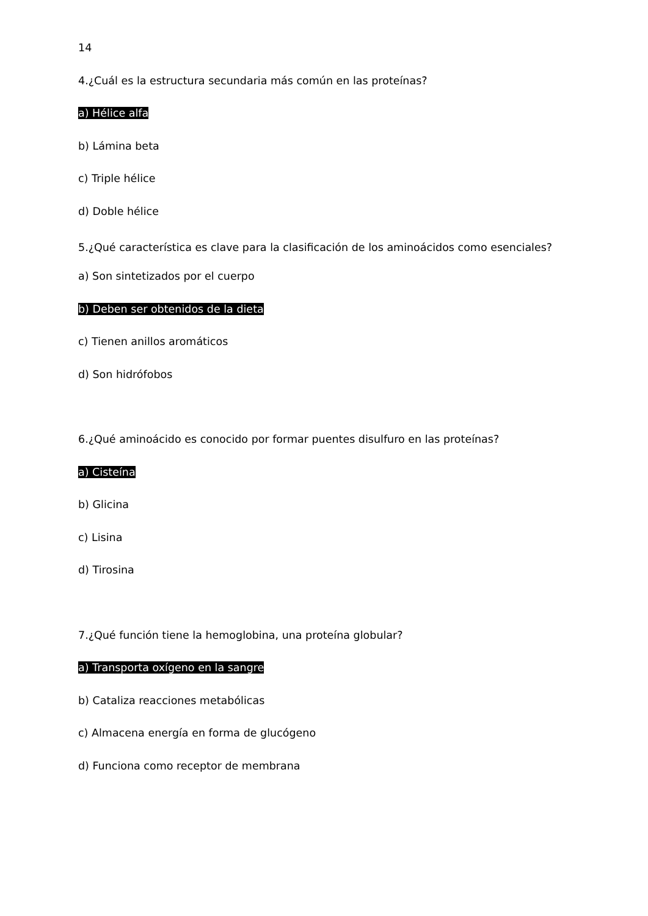14
4.¿Cuál es la estructura secundaria más común en las proteínas?
a) Hélice alfa
b) Lámina beta
c) Triple hélice
d) Doble hélice
5.¿Qué característica es clave para la clasificación de los aminoácidos como esenciales?
a) Son sintetizados por el cuerpo
b) Deben ser obtenidos de la dieta
c) Tienen anillos aromáticos
d) Son hidrófobos
6.¿Qué aminoácido es conocido por formar puentes disulfuro en las proteínas?
a) Cisteína
b) Glicina
c) Lisina
d) Tirosina
7.¿Qué función tiene la hemoglobina, una proteína globular?
a) Transporta oxígeno en la sangre
b) Cataliza reacciones metabólicas
c) Almacena energía en forma de glucógeno
d) Funciona como receptor de membrana